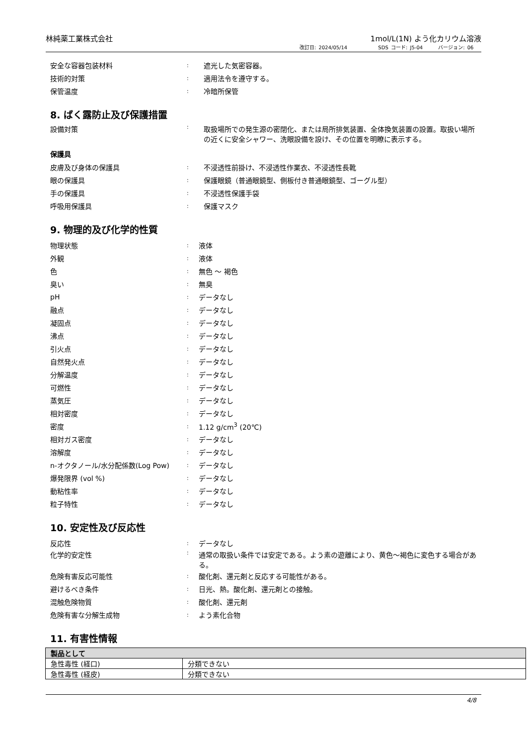林純薬工業株式会社 1mol/L(1N) よう化カリウム溶液
改訂日: 2024/05/14 SDS コード: J5-04 バージョン: 06
安全な容器包装材料: 遮光した気密容器。
技術的対策: 適用法令を遵守する。
保管温度: 冷暗所保管
8. ばく露防止及び保護措置
設備対策: 取扱場所での発生源の密閉化、または局所排気装置、全体換気装置の設置。取扱い場所の近くに安全シャワー、洗眼設備を設け、その位置を明瞭に表示する。
保護具
皮膚及び身体の保護具: 不浸透性前掛け、不浸透性作業衣、不浸透性長靴
眼の保護具: 保護眼鏡（普通眼鏡型、側板付き普通眼鏡型、ゴーグル型）
手の保護具: 不浸透性保護手袋
呼吸用保護具: 保護マスク
9. 物理的及び化学的性質
物理状態: 液体
外観: 液体
色: 無色 ～ 褐色
臭い: 無臭
pH: データなし
融点: データなし
凝固点: データなし
沸点: データなし
引火点: データなし
自然発火点: データなし
分解温度: データなし
可燃性: データなし
蒸気圧: データなし
相対密度: データなし
密度: 1.12 g/cm<sup>3</sup> (20℃)
相対ガス密度: データなし
溶解度: データなし
n-オクタノール/水分配係数(Log Pow): データなし
爆発限界 (vol %): データなし
動粘性率: データなし
粒子特性: データなし
10. 安定性及び反応性
反応性: データなし
化学的安定性: 通常の取扱い条件では安定である。よう素の遊離により、黄色～褐色に変色する場合がある。
危険有害反応可能性: 酸化剤、還元剤と反応する可能性がある。
避けるべき条件: 日光、熱。酸化剤、還元剤との接触。
混触危険物質: 酸化剤、還元剤
危険有害な分解生成物: よう素化合物
11. 有害性情報
| 製品として | |
| --- | --- |
| 急性毒性 (経口) | 分類できない |
| 急性毒性 (経皮) | 分類できない |
4/8